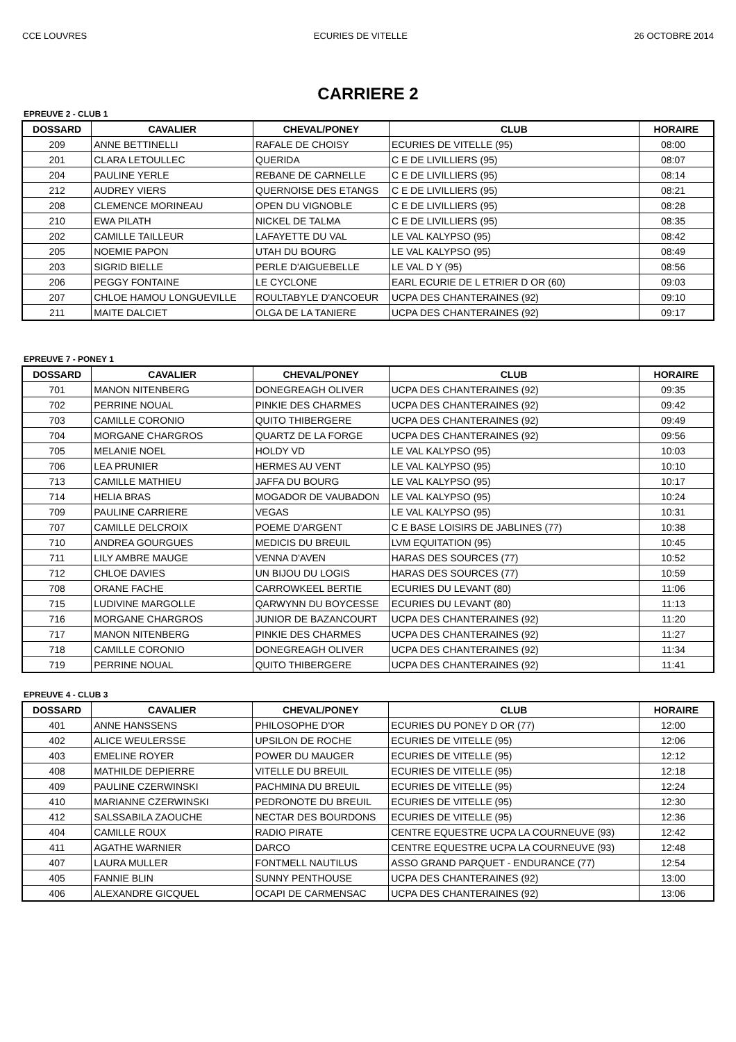CCE LOUVRES ECURIES DE VITELLE 26 OCTOBRE 2014
CARRIERE 2
EPREUVE 2 - CLUB 1
| DOSSARD | CAVALIER | CHEVAL/PONEY | CLUB | HORAIRE |
| --- | --- | --- | --- | --- |
| 209 | ANNE BETTINELLI | RAFALE DE CHOISY | ECURIES DE VITELLE (95) | 08:00 |
| 201 | CLARA LETOULLEC | QUERIDA | C E DE LIVILLIERS (95) | 08:07 |
| 204 | PAULINE YERLE | REBANE DE CARNELLE | C E DE LIVILLIERS (95) | 08:14 |
| 212 | AUDREY VIERS | QUERNOISE DES ETANGS | C E DE LIVILLIERS (95) | 08:21 |
| 208 | CLEMENCE MORINEAU | OPEN DU VIGNOBLE | C E DE LIVILLIERS (95) | 08:28 |
| 210 | EWA PILATH | NICKEL DE TALMA | C E DE LIVILLIERS (95) | 08:35 |
| 202 | CAMILLE TAILLEUR | LAFAYETTE DU VAL | LE VAL KALYPSO (95) | 08:42 |
| 205 | NOEMIE PAPON | UTAH DU BOURG | LE VAL KALYPSO (95) | 08:49 |
| 203 | SIGRID BIELLE | PERLE D'AIGUEBELLE | LE VAL D Y (95) | 08:56 |
| 206 | PEGGY FONTAINE | LE CYCLONE | EARL ECURIE DE L ETRIER D OR (60) | 09:03 |
| 207 | CHLOE HAMOU LONGUEVILLE | ROULTABYLE D'ANCOEUR | UCPA DES CHANTERAINES (92) | 09:10 |
| 211 | MAITE DALCIET | OLGA DE LA TANIERE | UCPA DES CHANTERAINES (92) | 09:17 |
EPREUVE 7 - PONEY 1
| DOSSARD | CAVALIER | CHEVAL/PONEY | CLUB | HORAIRE |
| --- | --- | --- | --- | --- |
| 701 | MANON NITENBERG | DONEGREAGH OLIVER | UCPA DES CHANTERAINES (92) | 09:35 |
| 702 | PERRINE NOUAL | PINKIE DES CHARMES | UCPA DES CHANTERAINES (92) | 09:42 |
| 703 | CAMILLE CORONIO | QUITO THIBERGERE | UCPA DES CHANTERAINES (92) | 09:49 |
| 704 | MORGANE CHARGROS | QUARTZ DE LA FORGE | UCPA DES CHANTERAINES (92) | 09:56 |
| 705 | MELANIE NOEL | HOLDY VD | LE VAL KALYPSO (95) | 10:03 |
| 706 | LEA PRUNIER | HERMES AU VENT | LE VAL KALYPSO (95) | 10:10 |
| 713 | CAMILLE MATHIEU | JAFFA DU BOURG | LE VAL KALYPSO (95) | 10:17 |
| 714 | HELIA BRAS | MOGADOR DE VAUBADON | LE VAL KALYPSO (95) | 10:24 |
| 709 | PAULINE CARRIERE | VEGAS | LE VAL KALYPSO (95) | 10:31 |
| 707 | CAMILLE DELCROIX | POEME D'ARGENT | C E BASE LOISIRS DE JABLINES (77) | 10:38 |
| 710 | ANDREA GOURGUES | MEDICIS DU BREUIL | LVM EQUITATION (95) | 10:45 |
| 711 | LILY AMBRE MAUGE | VENNA D'AVEN | HARAS DES SOURCES (77) | 10:52 |
| 712 | CHLOE DAVIES | UN BIJOU DU LOGIS | HARAS DES SOURCES (77) | 10:59 |
| 708 | ORANE FACHE | CARROWKEEL BERTIE | ECURIES DU LEVANT (80) | 11:06 |
| 715 | LUDIVINE MARGOLLE | QARWYNN DU BOYCESSE | ECURIES DU LEVANT (80) | 11:13 |
| 716 | MORGANE CHARGROS | JUNIOR DE BAZANCOURT | UCPA DES CHANTERAINES (92) | 11:20 |
| 717 | MANON NITENBERG | PINKIE DES CHARMES | UCPA DES CHANTERAINES (92) | 11:27 |
| 718 | CAMILLE CORONIO | DONEGREAGH OLIVER | UCPA DES CHANTERAINES (92) | 11:34 |
| 719 | PERRINE NOUAL | QUITO THIBERGERE | UCPA DES CHANTERAINES (92) | 11:41 |
EPREUVE 4 - CLUB 3
| DOSSARD | CAVALIER | CHEVAL/PONEY | CLUB | HORAIRE |
| --- | --- | --- | --- | --- |
| 401 | ANNE HANSSENS | PHILOSOPHE D'OR | ECURIES DU PONEY D OR (77) | 12:00 |
| 402 | ALICE WEULERSSE | UPSILON DE ROCHE | ECURIES DE VITELLE (95) | 12:06 |
| 403 | EMELINE ROYER | POWER DU MAUGER | ECURIES DE VITELLE (95) | 12:12 |
| 408 | MATHILDE DEPIERRE | VITELLE DU BREUIL | ECURIES DE VITELLE (95) | 12:18 |
| 409 | PAULINE CZERWINSKI | PACHMINA DU BREUIL | ECURIES DE VITELLE (95) | 12:24 |
| 410 | MARIANNE CZERWINSKI | PEDRONOTE DU BREUIL | ECURIES DE VITELLE (95) | 12:30 |
| 412 | SALSSABILA ZAOUCHE | NECTAR DES BOURDONS | ECURIES DE VITELLE (95) | 12:36 |
| 404 | CAMILLE ROUX | RADIO PIRATE | CENTRE EQUESTRE UCPA LA COURNEUVE (93) | 12:42 |
| 411 | AGATHE WARNIER | DARCO | CENTRE EQUESTRE UCPA LA COURNEUVE (93) | 12:48 |
| 407 | LAURA MULLER | FONTMELL NAUTILUS | ASSO GRAND PARQUET - ENDURANCE (77) | 12:54 |
| 405 | FANNIE BLIN | SUNNY PENTHOUSE | UCPA DES CHANTERAINES (92) | 13:00 |
| 406 | ALEXANDRE GICQUEL | OCAPI DE CARMENSAC | UCPA DES CHANTERAINES (92) | 13:06 |